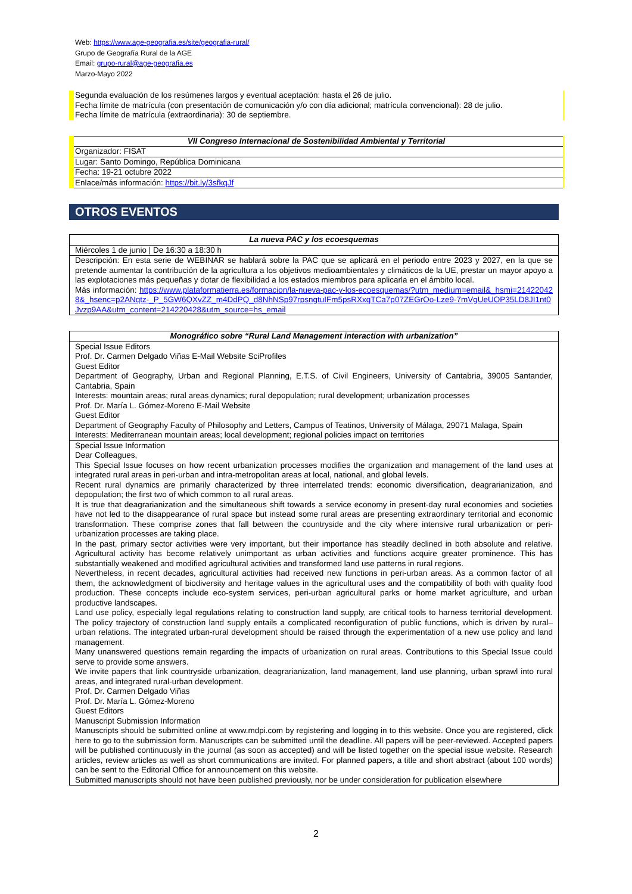Web: https://www.age-geografia.es/site/geografia-rural/
Grupo de Geografía Rural de la AGE
Email: grupo-rural@age-geografia.es
Marzo-Mayo 2022
Segunda evaluación de los resúmenes largos y eventual aceptación: hasta el 26 de julio.
Fecha límite de matrícula (con presentación de comunicación y/o con día adicional; matrícula convencional): 28 de julio.
Fecha límite de matrícula (extraordinaria): 30 de septiembre.
| VII Congreso Internacional de Sostenibilidad Ambiental y Territorial |
| Organizador: FISAT |
| Lugar: Santo Domingo, República Dominicana |
| Fecha: 19-21 octubre 2022 |
| Enlace/más información: https://bit.ly/3sfkqJf |
OTROS EVENTOS
| La nueva PAC y los ecoesquemas |
| Miércoles 1 de junio / De 16:30 a 18:30 h |
| Descripción: En esta serie de WEBINAR se hablará sobre la PAC que se aplicará en el periodo entre 2023 y 2027, en la que se pretende aumentar la contribución de la agricultura a los objetivos medioambientales y climáticos de la UE, prestar un mayor apoyo a las explotaciones más pequeñas y dotar de flexibilidad a los estados miembros para aplicarla en el ámbito local. Más información: https://www.plataformatierra.es/formacion/la-nueva-pac-y-los-ecoesquemas/?utm_medium=email&_hsmi=214220428&_hsenc=p2ANqtz-_P_5GW6QXvZZ_m4DdPQ_d8NhNSp97rpsngtuIFm5psRXxqTCa7p07ZEGrOo-Lze9-7mVgUeUOP35LD8JI1nt0Jvzp9AA&utm_content=214220428&utm_source=hs_email |
| Monográfico sobre “Rural Land Management interaction with urbanization” |
| Special Issue Editors Prof. Dr. Carmen Delgado Viñas E-Mail Website SciProfiles Guest Editor Department of Geography, Urban and Regional Planning, E.T.S. of Civil Engineers, University of Cantabria, 39005 Santander, Cantabria, Spain Interests: mountain areas; rural areas dynamics; rural depopulation; rural development; urbanization processes Prof. Dr. María L. Gómez-Moreno E-Mail Website Guest Editor Department of Geography Faculty of Philosophy and Letters, Campus of Teatinos, University of Málaga, 29071 Malaga, Spain Interests: Mediterranean mountain areas; local development; regional policies impact on territories |
| Special Issue Information Dear Colleagues, This Special Issue focuses on how recent urbanization processes modifies the organization and management of the land uses at integrated rural areas in peri-urban and intra-metropolitan areas at local, national, and global levels. Recent rural dynamics are primarily characterized by three interrelated trends: economic diversification, deagrarianization, and depopulation; the first two of which common to all rural areas. It is true that deagrarianization and the simultaneous shift towards a service economy in present-day rural economies and societies have not led to the disappearance of rural space but instead some rural areas are presenting extraordinary territorial and economic transformation. These comprise zones that fall between the countryside and the city where intensive rural urbanization or peri-urbanization processes are taking place. In the past, primary sector activities were very important, but their importance has steadily declined in both absolute and relative. Agricultural activity has become relatively unimportant as urban activities and functions acquire greater prominence. This has substantially weakened and modified agricultural activities and transformed land use patterns in rural regions. Nevertheless, in recent decades, agricultural activities had received new functions in peri-urban areas. As a common factor of all them, the acknowledgment of biodiversity and heritage values in the agricultural uses and the compatibility of both with quality food production. These concepts include eco-system services, peri-urban agricultural parks or home market agriculture, and urban productive landscapes. Land use policy, especially legal regulations relating to construction land supply, are critical tools to harness territorial development. The policy trajectory of construction land supply entails a complicated reconfiguration of public functions, which is driven by rural–urban relations. The integrated urban-rural development should be raised through the experimentation of a new use policy and land management. Many unanswered questions remain regarding the impacts of urbanization on rural areas. Contributions to this Special Issue could serve to provide some answers. We invite papers that link countryside urbanization, deagrarianization, land management, land use planning, urban sprawl into rural areas, and integrated rural-urban development. Prof. Dr. Carmen Delgado Viñas Prof. Dr. María L. Gómez-Moreno Guest Editors Manuscript Submission Information Manuscripts should be submitted online at www.mdpi.com by registering and logging in to this website. Once you are registered, click here to go to the submission form. Manuscripts can be submitted until the deadline. All papers will be peer-reviewed. Accepted papers will be published continuously in the journal (as soon as accepted) and will be listed together on the special issue website. Research articles, review articles as well as short communications are invited. For planned papers, a title and short abstract (about 100 words) can be sent to the Editorial Office for announcement on this website. Submitted manuscripts should not have been published previously, nor be under consideration for publication elsewhere |
2